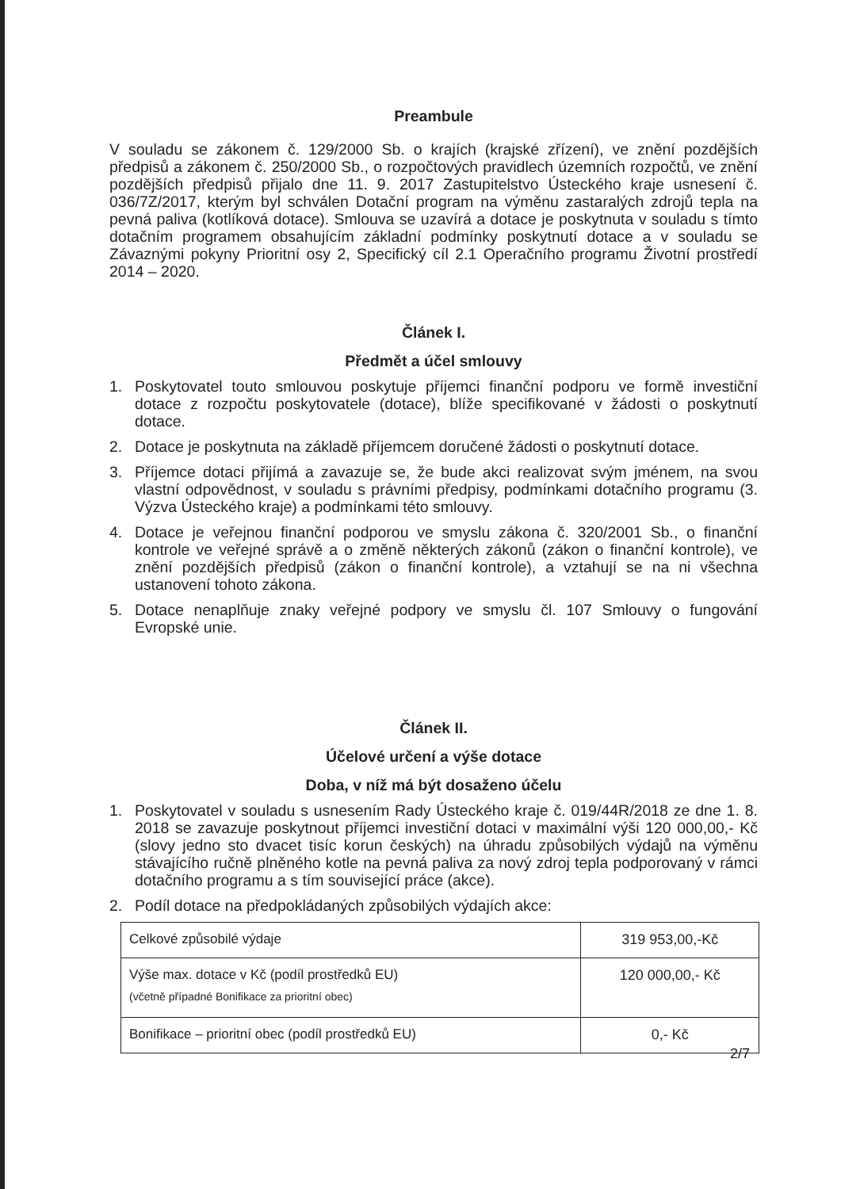Preambule
V souladu se zákonem č. 129/2000 Sb. o krajích (krajské zřízení), ve znění pozdějších předpisů a zákonem č. 250/2000 Sb., o rozpočtových pravidlech územních rozpočtů, ve znění pozdějších předpisů přijalo dne 11. 9. 2017 Zastupitelstvo Ústeckého kraje usnesení č. 036/7Z/2017, kterým byl schválen Dotační program na výměnu zastaralých zdrojů tepla na pevná paliva (kotlíková dotace). Smlouva se uzavírá a dotace je poskytnuta v souladu s tímto dotačním programem obsahujícím základní podmínky poskytnutí dotace a v souladu se Závaznými pokyny Prioritní osy 2, Specifický cíl 2.1 Operačního programu Životní prostředí 2014 – 2020.
Článek I.
Předmět a účel smlouvy
1. Poskytovatel touto smlouvou poskytuje příjemci finanční podporu ve formě investiční dotace z rozpočtu poskytovatele (dotace), blíže specifikované v žádosti o poskytnutí dotace.
2. Dotace je poskytnuta na základě příjemcem doručené žádosti o poskytnutí dotace.
3. Příjemce dotaci přijímá a zavazuje se, že bude akci realizovat svým jménem, na svou vlastní odpovědnost, v souladu s právními předpisy, podmínkami dotačního programu (3. Výzva Ústeckého kraje) a podmínkami této smlouvy.
4. Dotace je veřejnou finanční podporou ve smyslu zákona č. 320/2001 Sb., o finanční kontrole ve veřejné správě a o změně některých zákonů (zákon o finanční kontrole), ve znění pozdějších předpisů (zákon o finanční kontrole), a vztahují se na ni všechna ustanovení tohoto zákona.
5. Dotace nenaplňuje znaky veřejné podpory ve smyslu čl. 107 Smlouvy o fungování Evropské unie.
Článek II.
Účelové určení a výše dotace
Doba, v níž má být dosaženo účelu
1. Poskytovatel v souladu s usnesením Rady Ústeckého kraje č. 019/44R/2018 ze dne 1. 8. 2018 se zavazuje poskytnout příjemci investiční dotaci v maximální výši 120 000,00,- Kč (slovy jedno sto dvacet tisíc korun českých) na úhradu způsobilých výdajů na výměnu stávajícího ručně plněného kotle na pevná paliva za nový zdroj tepla podporovaný v rámci dotačního programu a s tím související práce (akce).
2. Podíl dotace na předpokládaných způsobilých výdajích akce:
| Celkové způsobilé výdaje | 319 953,00,-Kč |
| Výše max. dotace v Kč (podíl prostředků EU) (včetně případné Bonifikace za prioritní obec) | 120 000,00,- Kč |
| Bonifikace – prioritní obec (podíl prostředků EU) | 0,- Kč |
2/7